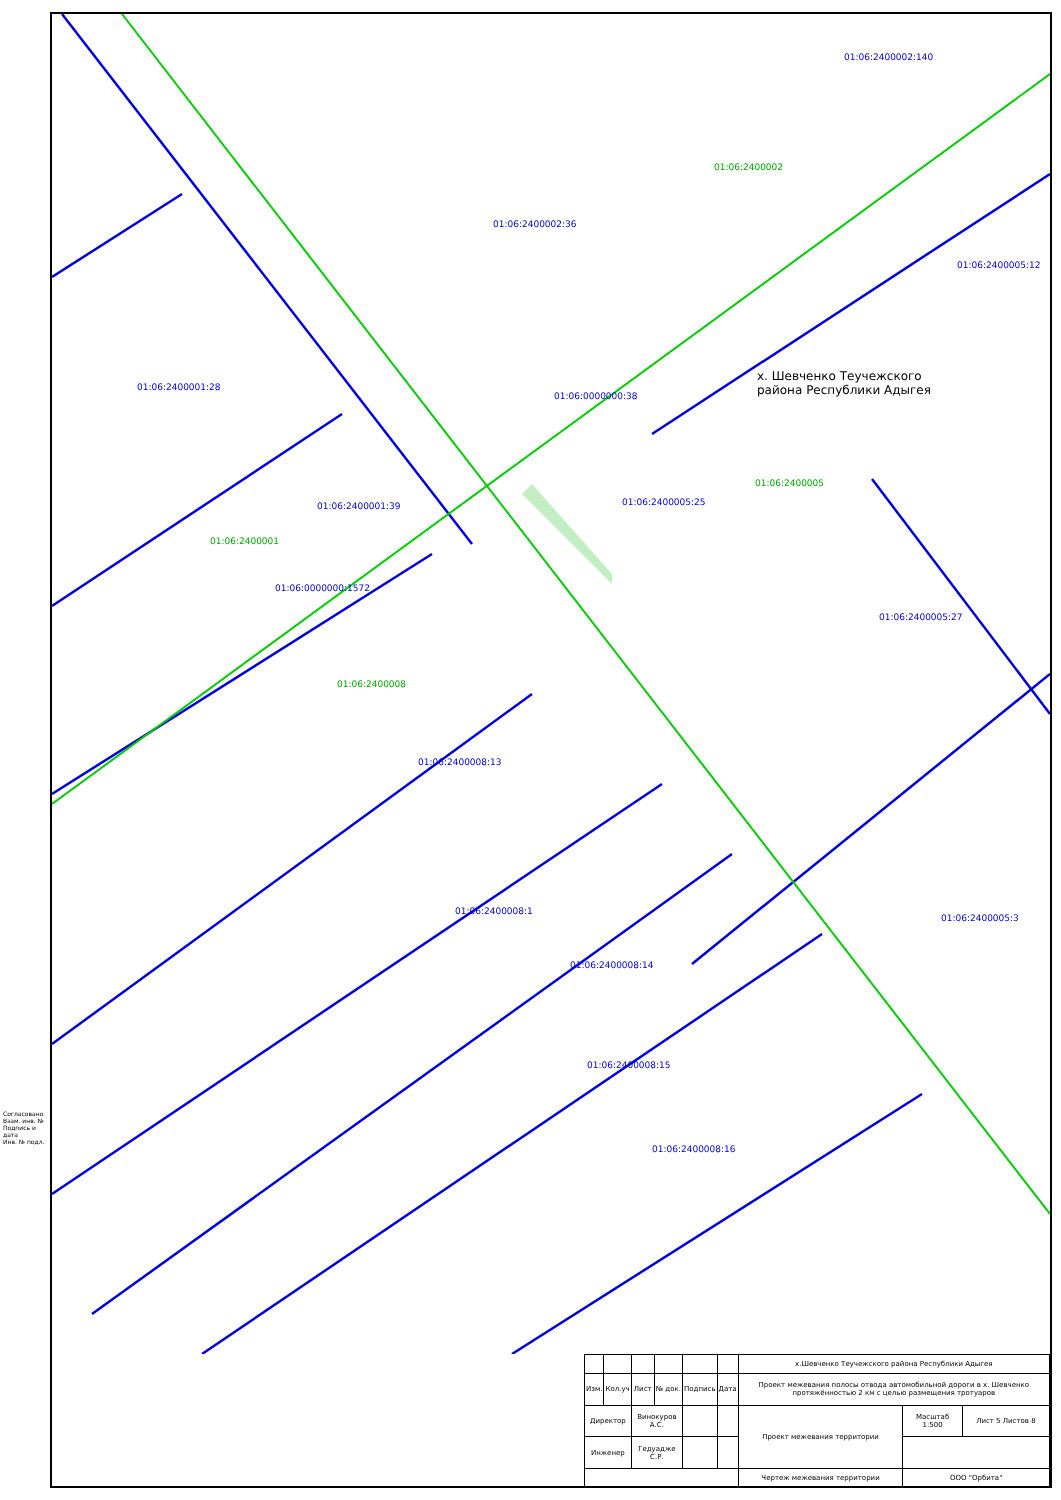01:06:2400002:140
01:06:2400002
01:06:2400002:36
01:06:2400005:12
01:06:2400001:28
01:06:0000000:38
х. Шевченко Теучежского
района Республики Адыгея
01:06:2400005
01:06:2400005:25
01:06:2400001:39
01:06:2400001
01:06:0000000:1572
01:06:2400005:27
01:06:2400008
01:06:2400008:13
01:06:2400008:1
01:06:2400005:3
01:06:2400008:14
01:06:2400008:15
01:06:2400008:16
Согласовано
Взам. инв. №
Подпись и дата
Инв. № подл.
| | | | | | | х.Шевченко Теучежского района Республики Адыгея | | |
| Изм. | Кол.уч | Лист | № док. | Подпись | Дата | Проект межевания полосы отвода автомобильной дороги в х. Шевченко протяжённостью 2 км с целью размещения тротуаров | | |
| Директор | | Винокуров А.С. | | | | Проект межевания территории | Масштаб 1:500 | Лист 5 Листов 8 |
| Инженер | | Гедуадже С.Р. | | | | | | |
| | | | | | | Чертеж межевания территории | ООО "Орбита" | |